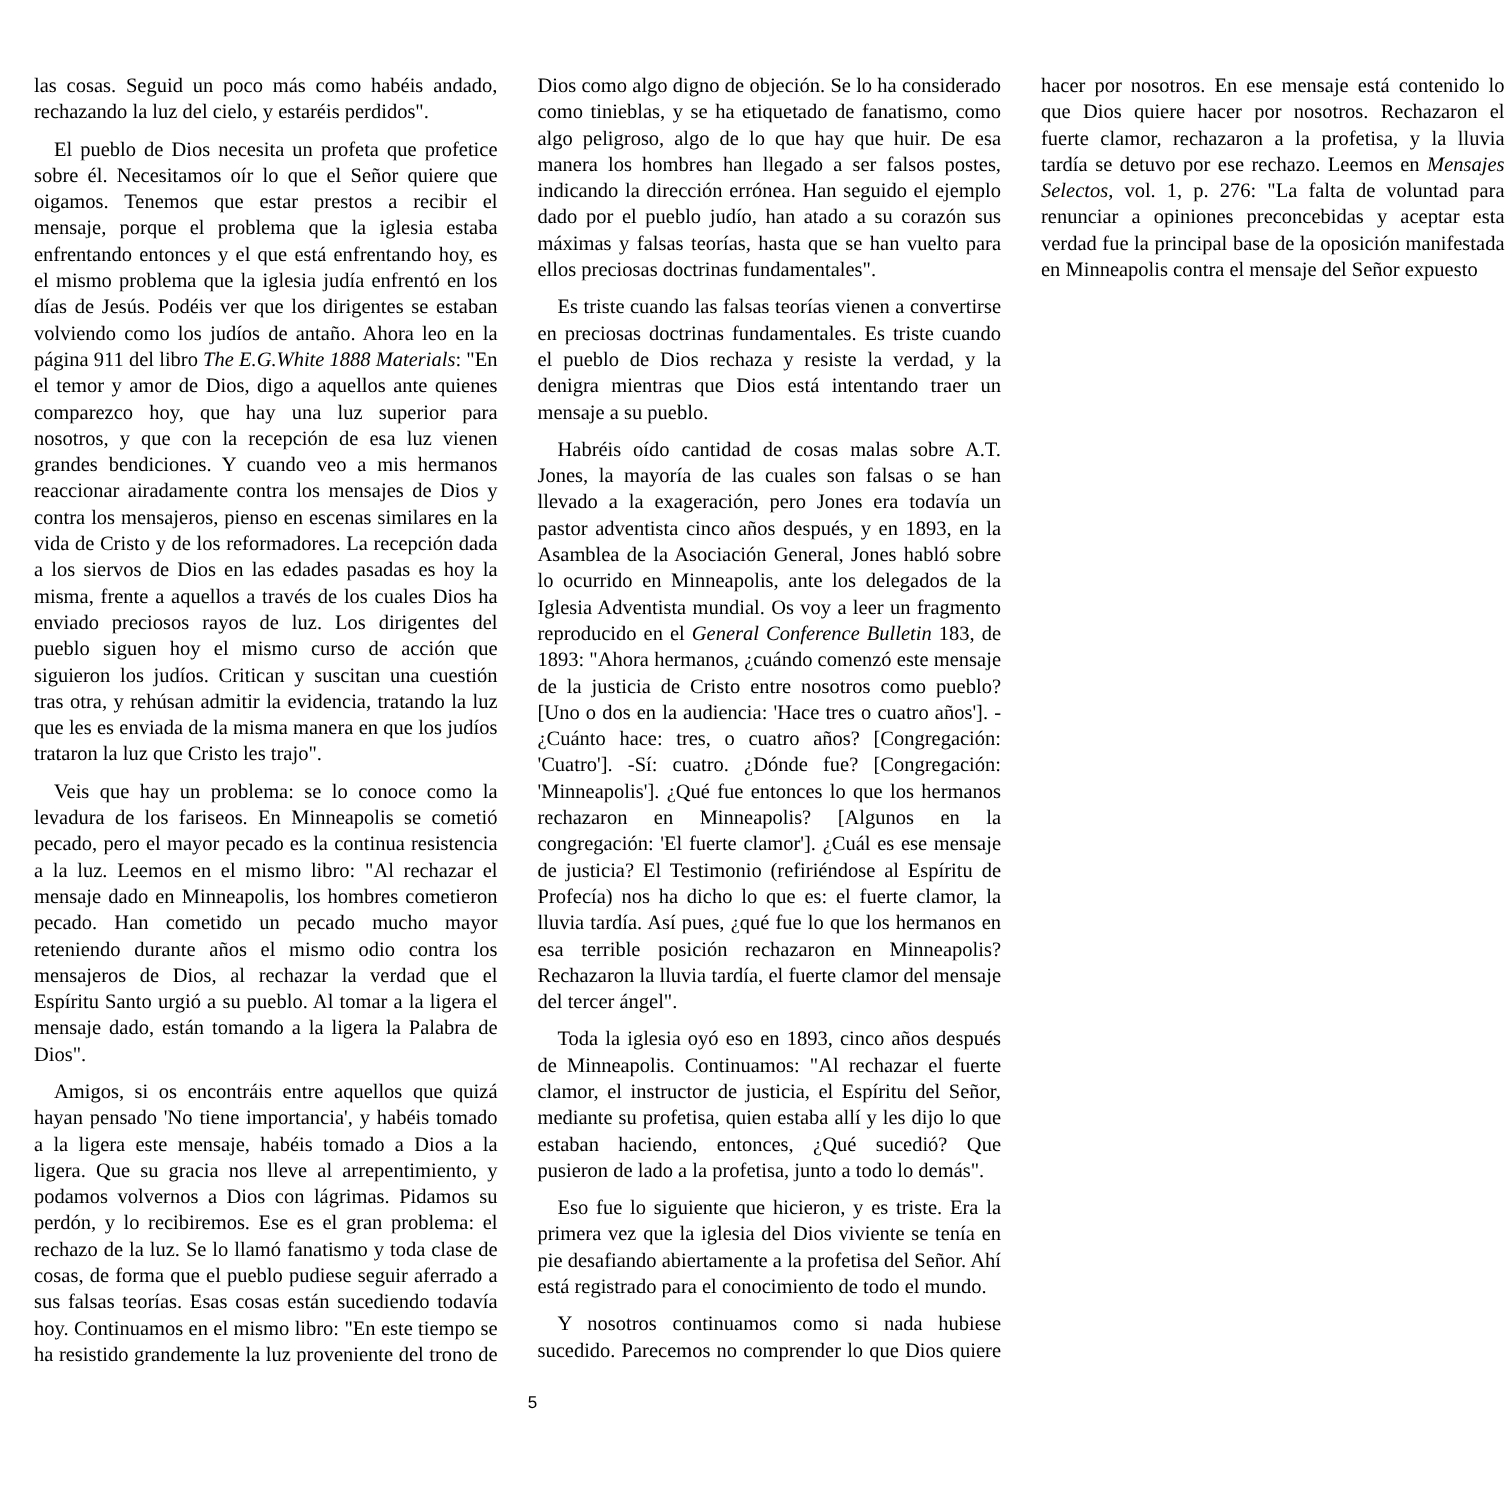las cosas. Seguid un poco más como habéis andado, rechazando la luz del cielo, y estaréis perdidos".
El pueblo de Dios necesita un profeta que profetice sobre él. Necesitamos oír lo que el Señor quiere que oigamos. Tenemos que estar prestos a recibir el mensaje, porque el problema que la iglesia estaba enfrentando entonces y el que está enfrentando hoy, es el mismo problema que la iglesia judía enfrentó en los días de Jesús. Podéis ver que los dirigentes se estaban volviendo como los judíos de antaño. Ahora leo en la página 911 del libro The E.G.White 1888 Materials: "En el temor y amor de Dios, digo a aquellos ante quienes comparezco hoy, que hay una luz superior para nosotros, y que con la recepción de esa luz vienen grandes bendiciones. Y cuando veo a mis hermanos reaccionar airadamente contra los mensajes de Dios y contra los mensajeros, pienso en escenas similares en la vida de Cristo y de los reformadores. La recepción dada a los siervos de Dios en las edades pasadas es hoy la misma, frente a aquellos a través de los cuales Dios ha enviado preciosos rayos de luz. Los dirigentes del pueblo siguen hoy el mismo curso de acción que siguieron los judíos. Critican y suscitan una cuestión tras otra, y rehúsan admitir la evidencia, tratando la luz que les es enviada de la misma manera en que los judíos trataron la luz que Cristo les trajo".
Veis que hay un problema: se lo conoce como la levadura de los fariseos. En Minneapolis se cometió pecado, pero el mayor pecado es la continua resistencia a la luz. Leemos en el mismo libro: "Al rechazar el mensaje dado en Minneapolis, los hombres cometieron pecado. Han cometido un pecado mucho mayor reteniendo durante años el mismo odio contra los mensajeros de Dios, al rechazar la verdad que el Espíritu Santo urgió a su pueblo. Al tomar a la ligera el mensaje dado, están tomando a la ligera la Palabra de Dios".
Amigos, si os encontráis entre aquellos que quizá hayan pensado 'No tiene importancia', y habéis tomado a la ligera este mensaje, habéis tomado a Dios a la ligera. Que su gracia nos lleve al arrepentimiento, y podamos volvernos a Dios con lágrimas. Pidamos su perdón, y lo recibiremos. Ese es el gran problema: el rechazo de la luz. Se lo llamó fanatismo y toda clase de cosas, de forma que el pueblo pudiese seguir aferrado a sus falsas teorías. Esas cosas están sucediendo todavía hoy. Continuamos en el mismo libro: "En este tiempo se ha resistido grandemente la luz proveniente del trono de Dios como algo digno de objeción. Se lo ha considerado como tinieblas, y se ha etiquetado de fanatismo, como algo peligroso, algo de lo que hay que huir. De esa manera los hombres han llegado a ser falsos postes, indicando la dirección errónea. Han seguido el ejemplo dado por el pueblo judío, han atado a su corazón sus máximas y falsas teorías, hasta que se han vuelto para ellos preciosas doctrinas fundamentales".
Es triste cuando las falsas teorías vienen a convertirse en preciosas doctrinas fundamentales. Es triste cuando el pueblo de Dios rechaza y resiste la verdad, y la denigra mientras que Dios está intentando traer un mensaje a su pueblo.
Habréis oído cantidad de cosas malas sobre A.T. Jones, la mayoría de las cuales son falsas o se han llevado a la exageración, pero Jones era todavía un pastor adventista cinco años después, y en 1893, en la Asamblea de la Asociación General, Jones habló sobre lo ocurrido en Minneapolis, ante los delegados de la Iglesia Adventista mundial. Os voy a leer un fragmento reproducido en el General Conference Bulletin 183, de 1893: "Ahora hermanos, ¿cuándo comenzó este mensaje de la justicia de Cristo entre nosotros como pueblo? [Uno o dos en la audiencia: 'Hace tres o cuatro años']. -¿Cuánto hace: tres, o cuatro años? [Congregación: 'Cuatro']. -Sí: cuatro. ¿Dónde fue? [Congregación: 'Minneapolis']. ¿Qué fue entonces lo que los hermanos rechazaron en Minneapolis? [Algunos en la congregación: 'El fuerte clamor']. ¿Cuál es ese mensaje de justicia? El Testimonio (refiriéndose al Espíritu de Profecía) nos ha dicho lo que es: el fuerte clamor, la lluvia tardía. Así pues, ¿qué fue lo que los hermanos en esa terrible posición rechazaron en Minneapolis? Rechazaron la lluvia tardía, el fuerte clamor del mensaje del tercer ángel".
Toda la iglesia oyó eso en 1893, cinco años después de Minneapolis. Continuamos: "Al rechazar el fuerte clamor, el instructor de justicia, el Espíritu del Señor, mediante su profetisa, quien estaba allí y les dijo lo que estaban haciendo, entonces, ¿Qué sucedió? Que pusieron de lado a la profetisa, junto a todo lo demás".
Eso fue lo siguiente que hicieron, y es triste. Era la primera vez que la iglesia del Dios viviente se tenía en pie desafiando abiertamente a la profetisa del Señor. Ahí está registrado para el conocimiento de todo el mundo.
Y nosotros continuamos como si nada hubiese sucedido. Parecemos no comprender lo que Dios quiere hacer por nosotros. En ese mensaje está contenido lo que Dios quiere hacer por nosotros. Rechazaron el fuerte clamor, rechazaron a la profetisa, y la lluvia tardía se detuvo por ese rechazo. Leemos en Mensajes Selectos, vol. 1, p. 276: "La falta de voluntad para renunciar a opiniones preconcebidas y aceptar esta verdad fue la principal base de la oposición manifestada en Minneapolis contra el mensaje del Señor expuesto
5